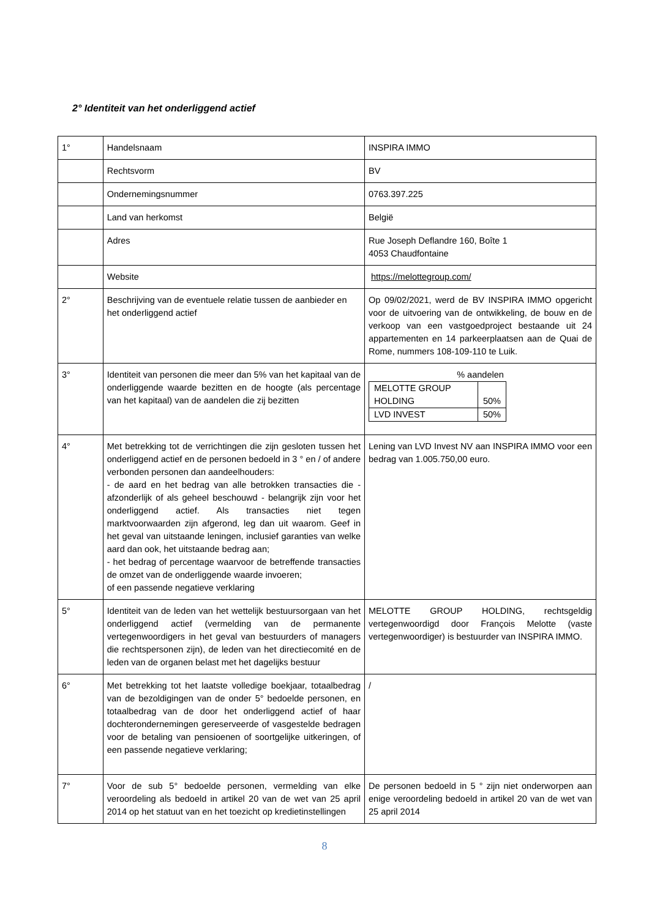2° Identiteit van het onderliggend actief
| 1° | Handelsnaam | INSPIRA IMMO |
| | Rechtsvorm | BV |
| | Ondernemingsnummer | 0763.397.225 |
| | Land van herkomst | België |
| | Adres | Rue Joseph Deflandre 160, Boîte 1 4053 Chaudfontaine |
| | Website | https://melottegroup.com/ |
| 2° | Beschrijving van de eventuele relatie tussen de aanbieder en het onderliggend actief | Op 09/02/2021, werd de BV INSPIRA IMMO opgericht voor de uitvoering van de ontwikkeling, de bouw en de verkoop van een vastgoedproject bestaande uit 24 appartementen en 14 parkeerplaatsen aan de Quai de Rome, nummers 108-109-110 te Luik. |
| 3° | Identiteit van personen die meer dan 5% van het kapitaal van de onderliggende waarde bezitten en de hoogte (als percentage van het kapitaal) van de aandelen die zij bezitten | % aandelen / MELOTTE GROUP HOLDING / 50% / / LVD INVEST / 50% / |
| 4° | Met betrekking tot de verrichtingen die zijn gesloten tussen het onderliggend actief en de personen bedoeld in 3 ° en / of andere verbonden personen dan aandeelhouders: - de aard en het bedrag van alle betrokken transacties die - afzonderlijk of als geheel beschouwd - belangrijk zijn voor het onderliggend actief. Als transacties niet tegen marktvoorwaarden zijn afgerond, leg dan uit waarom. Geef in het geval van uitstaande leningen, inclusief garanties van welke aard dan ook, het uitstaande bedrag aan; - het bedrag of percentage waarvoor de betreffende transacties de omzet van de onderliggende waarde invoeren; of een passende negatieve verklaring | Lening van LVD Invest NV aan INSPIRA IMMO voor een bedrag van 1.005.750,00 euro. |
| 5° | Identiteit van de leden van het wettelijk bestuursorgaan van het onderliggend actief (vermelding van de permanente vertegenwoordigers in het geval van bestuurders of managers die rechtspersonen zijn), de leden van het directiecomité en de leden van de organen belast met het dagelijks bestuur | MELOTTE GROUP HOLDING, rechtsgeldig vertegenwoordigd door François Melotte (vaste vertegenwoordiger) is bestuurder van INSPIRA IMMO. |
| 6° | Met betrekking tot het laatste volledige boekjaar, totaalbedrag van de bezoldigingen van de onder 5° bedoelde personen, en totaalbedrag van de door het onderliggend actief of haar dochterondernemingen gereserveerde of vasgestelde bedragen voor de betaling van pensioenen of soortgelijke uitkeringen, of een passende negatieve verklaring; | / |
| 7° | Voor de sub 5° bedoelde personen, vermelding van elke veroordeling als bedoeld in artikel 20 van de wet van 25 april 2014 op het statuut van en het toezicht op kredietinstellingen | De personen bedoeld in 5 ° zijn niet onderworpen aan enige veroordeling bedoeld in artikel 20 van de wet van 25 april 2014 |
8